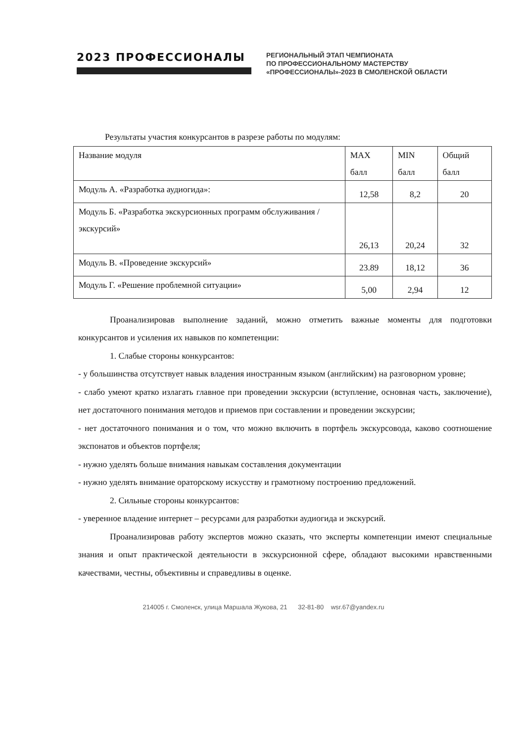2023 ПРОФЕССИОНАЛЫ
РЕГИОНАЛЬНЫЙ ЭТАП ЧЕМПИОНАТА
ПО ПРОФЕССИОНАЛЬНОМУ МАСТЕРСТВУ
«ПРОФЕССИОНАЛЫ»-2023 В СМОЛЕНСКОЙ ОБЛАСТИ
Результаты участия конкурсантов в разрезе работы по модулям:
| Название модуля | MAX балл | MIN балл | Общий балл |
| Модуль А. «Разработка аудиогида»: | 12,58 | 8,2 | 20 |
| Модуль Б. «Разработка экскурсионных программ обслуживания / экскурсий» | 26,13 | 20,24 | 32 |
| Модуль В. «Проведение экскурсий» | 23.89 | 18,12 | 36 |
| Модуль Г. «Решение проблемной ситуации» | 5,00 | 2,94 | 12 |
Проанализировав выполнение заданий, можно отметить важные моменты для подготовки конкурсантов и усиления их навыков по компетенции:
1. Слабые стороны конкурсантов:
- у большинства отсутствует навык владения иностранным языком (английским) на разговорном уровне;
- слабо умеют кратко излагать главное при проведении экскурсии (вступление, основная часть, заключение), нет достаточного понимания методов и приемов при составлении и проведении экскурсии;
- нет достаточного понимания и о том, что можно включить в портфель экскурсовода, каково соотношение экспонатов и объектов портфеля;
- нужно уделять больше внимания навыкам составления документации
- нужно уделять внимание ораторскому искусству и грамотному построению предложений.
2. Сильные стороны конкурсантов:
- уверенное владение интернет – ресурсами для разработки аудиогида и экскурсий.
Проанализировав работу экспертов можно сказать, что эксперты компетенции имеют специальные знания и опыт практической деятельности в экскурсионной сфере, обладают высокими нравственными качествами, честны, объективны и справедливы в оценке.
214005 г. Смоленск, улица Маршала Жукова, 21 32-81-80 wsr.67@yandex.ru